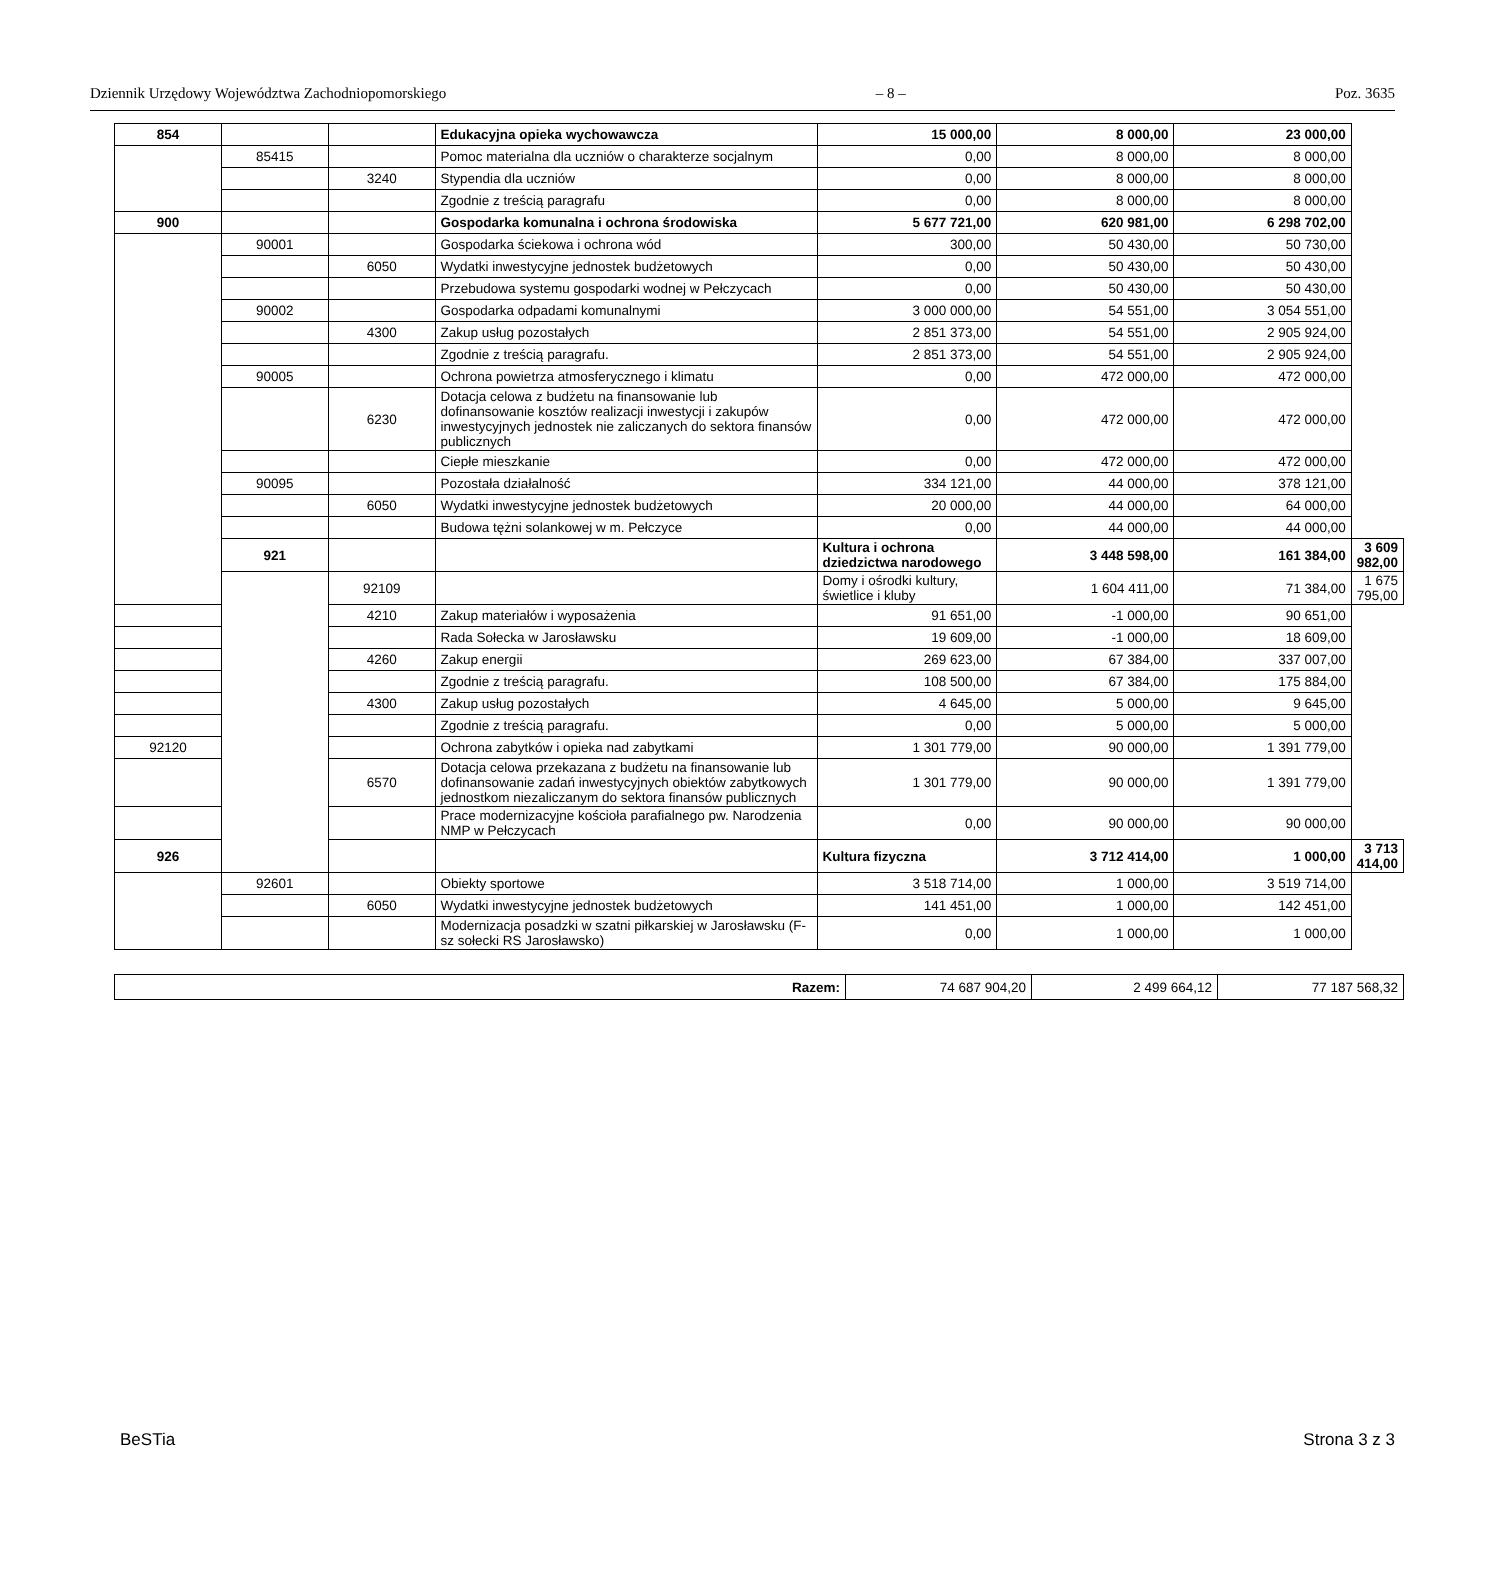Dziennik Urzędowy Województwa Zachodniopomorskiego – 8 – Poz. 3635
| 854 | | | Edukacyjna opieka wychowawcza | 15 000,00 | 8 000,00 | 23 000,00 | |
| | 85415 | | Pomoc materialna dla uczniów o charakterze socjalnym | 0,00 | 8 000,00 | 8 000,00 | |
| | | 3240 | Stypendia dla uczniów | 0,00 | 8 000,00 | 8 000,00 | |
| | | | Zgodnie z treścią paragrafu | 0,00 | 8 000,00 | 8 000,00 | |
| 900 | | | Gospodarka komunalna i ochrona środowiska | 5 677 721,00 | 620 981,00 | 6 298 702,00 | |
| | 90001 | | Gospodarka ściekowa i ochrona wód | 300,00 | 50 430,00 | 50 730,00 | |
| | | 6050 | Wydatki inwestycyjne jednostek budżetowych | 0,00 | 50 430,00 | 50 430,00 | |
| | | | Przebudowa systemu gospodarki wodnej w Pełczycach | 0,00 | 50 430,00 | 50 430,00 | |
| | 90002 | | Gospodarka odpadami komunalnymi | 3 000 000,00 | 54 551,00 | 3 054 551,00 | |
| | | 4300 | Zakup usług pozostałych | 2 851 373,00 | 54 551,00 | 2 905 924,00 | |
| | | | Zgodnie z treścią paragrafu. | 2 851 373,00 | 54 551,00 | 2 905 924,00 | |
| | 90005 | | Ochrona powietrza atmosferycznego i klimatu | 0,00 | 472 000,00 | 472 000,00 | |
| | | 6230 | Dotacja celowa z budżetu na finansowanie lub dofinansowanie kosztów realizacji inwestycji i zakupów inwestycyjnych jednostek nie zaliczanych do sektora finansów publicznych | 0,00 | 472 000,00 | 472 000,00 | |
| | | | Ciepłe mieszkanie | 0,00 | 472 000,00 | 472 000,00 | |
| | 90095 | | Pozostała działalność | 334 121,00 | 44 000,00 | 378 121,00 | |
| | | 6050 | Wydatki inwestycyjne jednostek budżetowych | 20 000,00 | 44 000,00 | 64 000,00 | |
| | | | Budowa tężni solankowej w m. Pełczyce | 0,00 | 44 000,00 | 44 000,00 | |
| | 921 | | | Kultura i ochrona dziedzictwa narodowego | 3 448 598,00 | 161 384,00 | 3 609 982,00 |
| | | 92109 | | Domy i ośrodki kultury, świetlice i kluby | 1 604 411,00 | 71 384,00 | 1 675 795,00 |
| | | 4210 | Zakup materiałów i wyposażenia | 91 651,00 | -1 000,00 | 90 651,00 | |
| | | | Rada Sołecka w Jarosławsku | 19 609,00 | -1 000,00 | 18 609,00 | |
| | | 4260 | Zakup energii | 269 623,00 | 67 384,00 | 337 007,00 | |
| | | | Zgodnie z treścią paragrafu. | 108 500,00 | 67 384,00 | 175 884,00 | |
| | | 4300 | Zakup usług pozostałych | 4 645,00 | 5 000,00 | 9 645,00 | |
| | | | Zgodnie z treścią paragrafu. | 0,00 | 5 000,00 | 5 000,00 | |
| 92120 | | | Ochrona zabytków i opieka nad zabytkami | 1 301 779,00 | 90 000,00 | 1 391 779,00 | |
| | | 6570 | Dotacja celowa przekazana z budżetu na finansowanie lub dofinansowanie zadań inwestycyjnych obiektów zabytkowych jednostkom niezaliczanym do sektora finansów publicznych | 1 301 779,00 | 90 000,00 | 1 391 779,00 | |
| | | | Prace modernizacyjne kościoła parafialnego pw. Narodzenia NMP w Pełczycach | 0,00 | 90 000,00 | 90 000,00 | |
| 926 | | | | Kultura fizyczna | 3 712 414,00 | 1 000,00 | 3 713 414,00 |
| | 92601 | | Obiekty sportowe | 3 518 714,00 | 1 000,00 | 3 519 714,00 | |
| | | 6050 | Wydatki inwestycyjne jednostek budżetowych | 141 451,00 | 1 000,00 | 142 451,00 | |
| | | | Modernizacja posadzki w szatni piłkarskiej w Jarosławsku (F-sz sołecki RS Jarosławsko) | 0,00 | 1 000,00 | 1 000,00 | |
| Razem: | 74 687 904,20 | 2 499 664,12 | 77 187 568,32 |
BeSTia Strona 3 z 3